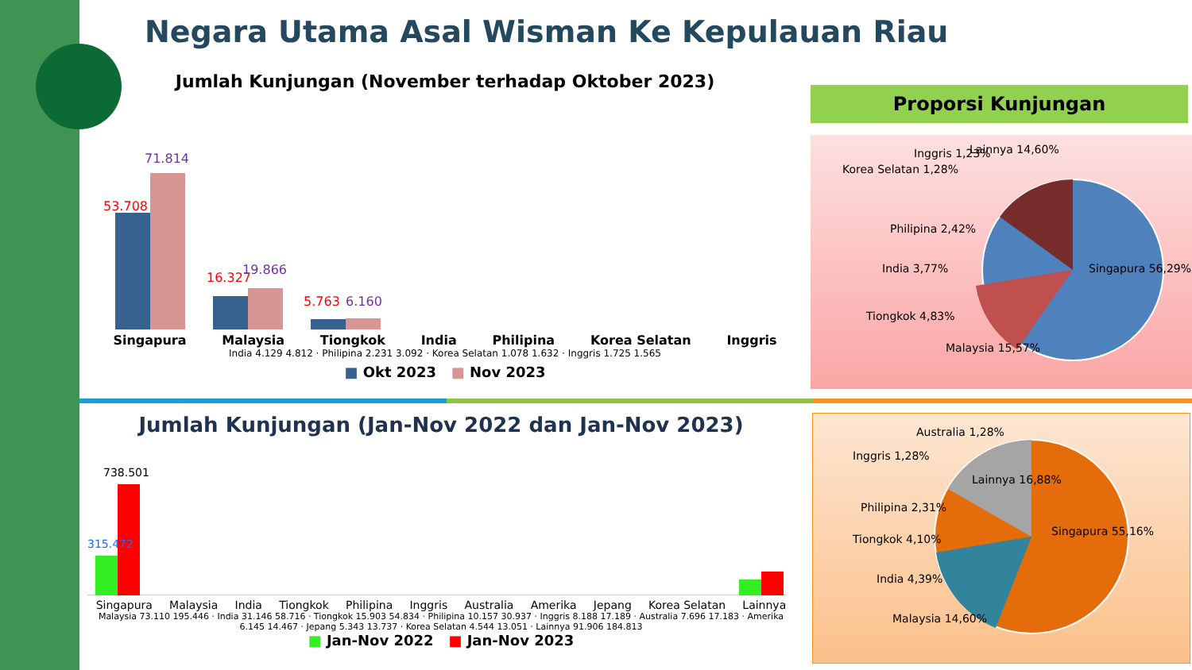Negara Utama Asal Wisman Ke Kepulauan Riau
Jumlah Kunjungan (November terhadap Oktober 2023)
53.708
71.814
16.327
19.866
5.763
6.160
Singapura Malaysia Tiongkok India Philipina Korea Selatan Inggris
India 4.129 4.812 · Philipina 2.231 3.092 · Korea Selatan 1.078 1.632 · Inggris 1.725 1.565
■ Okt 2023 ■ Nov 2023
Proporsi Kunjungan
Lainnya 14,60%
Inggris 1,23%
Korea Selatan 1,28%
Philipina 2,42%
India 3,77%
Tiongkok 4,83%
Malaysia 15,57%
Singapura 56,29%
Jumlah Kunjungan (Jan-Nov 2022 dan Jan-Nov 2023)
738.501
315.472
Singapura Malaysia India Tiongkok Philipina Inggris Australia Amerika Jepang Korea Selatan Lainnya
Malaysia 73.110 195.446 · India 31.146 58.716 · Tiongkok 15.903 54.834 · Philipina 10.157 30.937 · Inggris 8.188 17.189 · Australia 7.696 17.183 · Amerika 6.145 14.467 · Jepang 5.343 13.737 · Korea Selatan 4.544 13.051 · Lainnya 91.906 184.813
■ Jan-Nov 2022 ■ Jan-Nov 2023
Australia 1,28%
Inggris 1,28%
Lainnya 16,88%
Philipina 2,31%
Tiongkok 4,10%
India 4,39%
Malaysia 14,60%
Singapura 55,16%